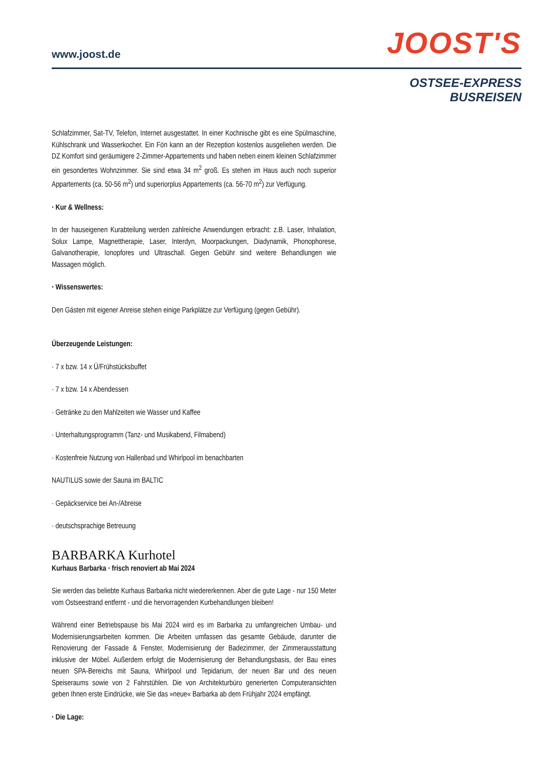www.joost.de JOOST'S
OSTSEE-EXPRESS
BUSREISEN
Schlafzimmer, Sat-TV, Telefon, Internet ausgestattet. In einer Kochnische gibt es eine Spülmaschine, Kühlschrank und Wasserkocher. Ein Fön kann an der Rezeption kostenlos ausgeliehen werden. Die DZ Komfort sind geräumigere 2-Zimmer-Appartements und haben neben einem kleinen Schlafzimmer ein gesondertes Wohnzimmer. Sie sind etwa 34 m<sup>2</sup> groß. Es stehen im Haus auch noch superior Appartements (ca. 50-56 m<sup>2</sup>) und superiorplus Appartements (ca. 56-70 m<sup>2</sup>) zur Verfügung.
· Kur & Wellness:
In der hauseigenen Kurabteilung werden zahlreiche Anwendungen erbracht: z.B. Laser, Inhalation, Solux Lampe, Magnettherapie, Laser, Interdyn, Moorpackungen, Diadynamik, Phonophorese, Galvanotherapie, Ionopfores und Ultraschall. Gegen Gebühr sind weitere Behandlungen wie Massagen möglich.
· Wissenswertes:
Den Gästen mit eigener Anreise stehen einige Parkplätze zur Verfügung (gegen Gebühr).
Überzeugende Leistungen:
· 7 x bzw. 14 x Ü/Frühstücksbuffet
· 7 x bzw. 14 x Abendessen
· Getränke zu den Mahlzeiten wie Wasser und Kaffee
· Unterhaltungsprogramm (Tanz- und Musikabend, Filmabend)
· Kostenfreie Nutzung von Hallenbad und Whirlpool im benachbarten
NAUTILUS sowie der Sauna im BALTIC
· Gepäckservice bei An-/Abreise
· deutschsprachige Betreuung
BARBARKA Kurhotel
Kurhaus Barbarka · frisch renoviert ab Mai 2024
Sie werden das beliebte Kurhaus Barbarka nicht wiedererkennen. Aber die gute Lage - nur 150 Meter vom Ostseestrand entfernt - und die hervorragenden Kurbehandlungen bleiben!
Während einer Betriebspause bis Mai 2024 wird es im Barbarka zu umfangreichen Umbau- und Modernisierungsarbeiten kommen. Die Arbeiten umfassen das gesamte Gebäude, darunter die Renovierung der Fassade & Fenster, Modernisierung der Badezimmer, der Zimmerausstattung inklusive der Möbel. Außerdem erfolgt die Modernisierung der Behandlungsbasis, der Bau eines neuen SPA-Bereichs mit Sauna, Whirlpool und Tepidarium, der neuen Bar und des neuen Speiseraums sowie von 2 Fahrstühlen. Die von Architekturbüro generierten Computeransichten geben Ihnen erste Eindrücke, wie Sie das »neue« Barbarka ab dem Frühjahr 2024 empfängt.
· Die Lage: